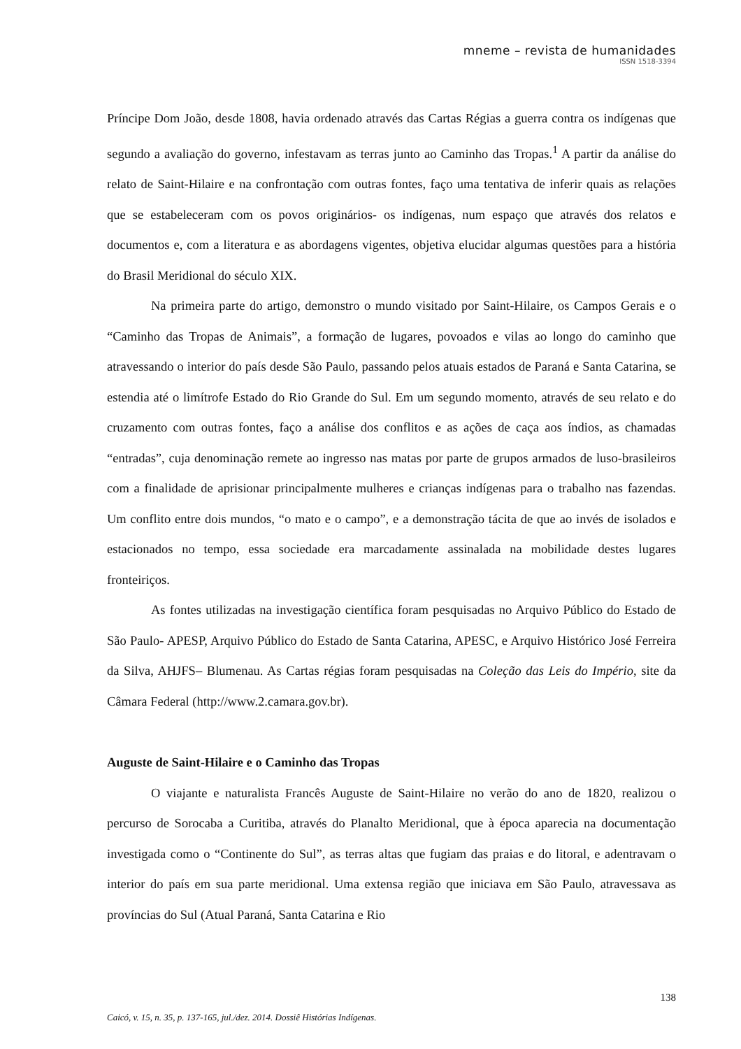mneme – revista de humanidades
ISSN 1518-3394
Príncipe Dom João, desde 1808, havia ordenado através das Cartas Régias a guerra contra os indígenas que segundo a avaliação do governo, infestavam as terras junto ao Caminho das Tropas.<sup>1</sup> A partir da análise do relato de Saint-Hilaire e na confrontação com outras fontes, faço uma tentativa de inferir quais as relações que se estabeleceram com os povos originários- os indígenas, num espaço que através dos relatos e documentos e, com a literatura e as abordagens vigentes, objetiva elucidar algumas questões para a história do Brasil Meridional do século XIX.
Na primeira parte do artigo, demonstro o mundo visitado por Saint-Hilaire, os Campos Gerais e o “Caminho das Tropas de Animais”, a formação de lugares, povoados e vilas ao longo do caminho que atravessando o interior do país desde São Paulo, passando pelos atuais estados de Paraná e Santa Catarina, se estendia até o limítrofe Estado do Rio Grande do Sul. Em um segundo momento, através de seu relato e do cruzamento com outras fontes, faço a análise dos conflitos e as ações de caça aos índios, as chamadas “entradas”, cuja denominação remete ao ingresso nas matas por parte de grupos armados de luso-brasileiros com a finalidade de aprisionar principalmente mulheres e crianças indígenas para o trabalho nas fazendas. Um conflito entre dois mundos, “o mato e o campo”, e a demonstração tácita de que ao invés de isolados e estacionados no tempo, essa sociedade era marcadamente assinalada na mobilidade destes lugares fronteiriços.
As fontes utilizadas na investigação científica foram pesquisadas no Arquivo Público do Estado de São Paulo- APESP, Arquivo Público do Estado de Santa Catarina, APESC, e Arquivo Histórico José Ferreira da Silva, AHJFS– Blumenau. As Cartas régias foram pesquisadas na Coleção das Leis do Império, site da Câmara Federal (http://www.2.camara.gov.br).
Auguste de Saint-Hilaire e o Caminho das Tropas
O viajante e naturalista Francês Auguste de Saint-Hilaire no verão do ano de 1820, realizou o percurso de Sorocaba a Curitiba, através do Planalto Meridional, que à época aparecia na documentação investigada como o “Continente do Sul”, as terras altas que fugiam das praias e do litoral, e adentravam o interior do país em sua parte meridional. Uma extensa região que iniciava em São Paulo, atravessava as províncias do Sul (Atual Paraná, Santa Catarina e Rio
138
Caicó, v. 15, n. 35, p. 137-165, jul./dez. 2014. Dossiê Histórias Indígenas.